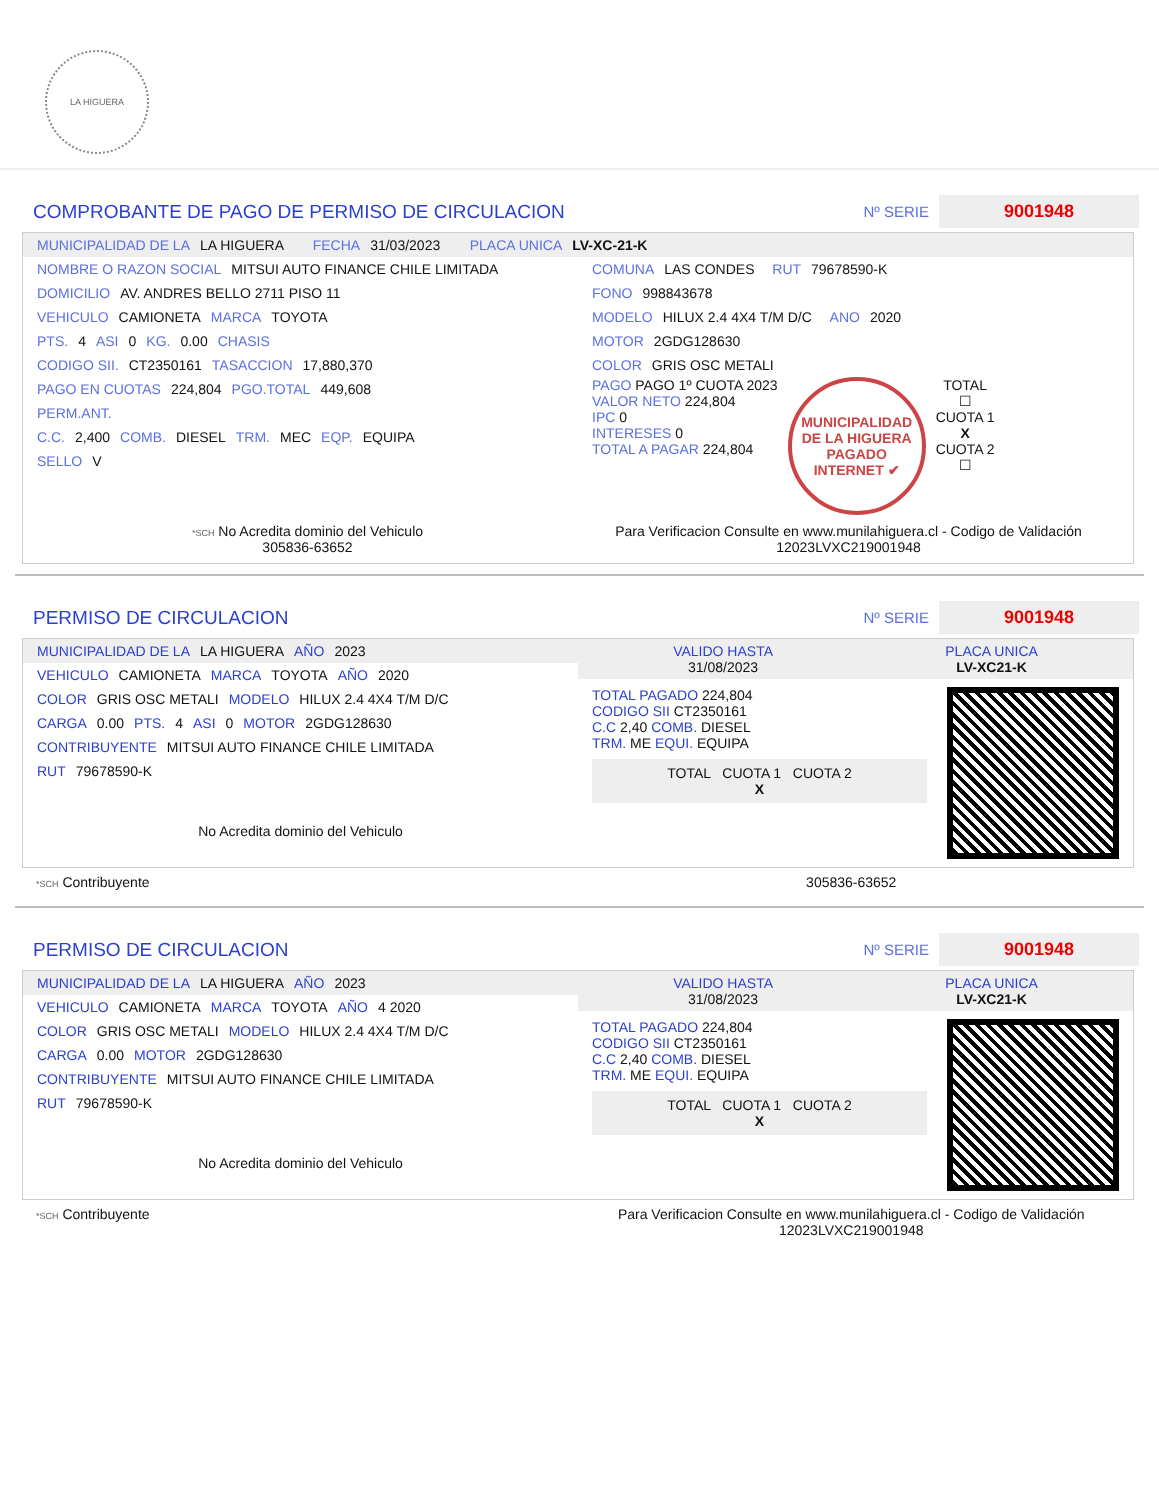LA HIGUERA
COMPROBANTE DE PAGO DE PERMISO DE CIRCULACION Nº SERIE 9001948
MUNICIPALIDAD DE LA LA HIGUERA FECHA 31/03/2023 PLACA UNICA LV-XC-21-K
NOMBRE O RAZON SOCIAL MITSUI AUTO FINANCE CHILE LIMITADA
DOMICILIO AV. ANDRES BELLO 2711 PISO 11
VEHICULO CAMIONETA MARCA TOYOTA
PTS. 4 ASI 0 KG. 0.00 CHASIS
CODIGO SII. CT2350161 TASACCION 17,880,370
PAGO EN CUOTAS 224,804 PGO.TOTAL 449,608
PERM.ANT.
C.C. 2,400 COMB. DIESEL TRM. MEC EQP. EQUIPA
SELLO V
COMUNA LAS CONDES RUT 79678590-K
FONO 998843678
MODELO HILUX 2.4 4X4 T/M D/C ANO 2020
MOTOR 2GDG128630
COLOR GRIS OSC METALI
PAGO PAGO 1º CUOTA 2023
VALOR NETO 224,804
IPC 0
INTERESES 0
TOTAL A PAGAR 224,804
MUNICIPALIDAD DE LA HIGUERA
PAGADO INTERNET ✔
TOTAL
☐
CUOTA 1
X
CUOTA 2
☐
*SCH No Acredita dominio del Vehiculo
305836-63652
Para Verificacion Consulte en www.munilahiguera.cl - Codigo de Validación
12023LVXC219001948
PERMISO DE CIRCULACION Nº SERIE 9001948
MUNICIPALIDAD DE LA LA HIGUERA AÑO 2023
VEHICULO CAMIONETA MARCA TOYOTA AÑO 2020
COLOR GRIS OSC METALI MODELO HILUX 2.4 4X4 T/M D/C
CARGA 0.00 PTS. 4 ASI 0 MOTOR 2GDG128630
CONTRIBUYENTE MITSUI AUTO FINANCE CHILE LIMITADA
RUT 79678590-K
No Acredita dominio del Vehiculo
VALIDO HASTA
31/08/2023 PLACA UNICA
LV-XC21-K
TOTAL PAGADO 224,804
CODIGO SII CT2350161
C.C 2,40 COMB. DIESEL
TRM. ME EQUI. EQUIPA
TOTAL CUOTA 1 CUOTA 2
X
*SCH Contribuyente 305836-63652
PERMISO DE CIRCULACION Nº SERIE 9001948
MUNICIPALIDAD DE LA LA HIGUERA AÑO 2023
VEHICULO CAMIONETA MARCA TOYOTA AÑO 4 2020
COLOR GRIS OSC METALI MODELO HILUX 2.4 4X4 T/M D/C
CARGA 0.00 MOTOR 2GDG128630
CONTRIBUYENTE MITSUI AUTO FINANCE CHILE LIMITADA
RUT 79678590-K
No Acredita dominio del Vehiculo
VALIDO HASTA
31/08/2023 PLACA UNICA
LV-XC21-K
TOTAL PAGADO 224,804
CODIGO SII CT2350161
C.C 2,40 COMB. DIESEL
TRM. ME EQUI. EQUIPA
TOTAL CUOTA 1 CUOTA 2
X
*SCH Contribuyente Para Verificacion Consulte en www.munilahiguera.cl - Codigo de Validación
12023LVXC219001948